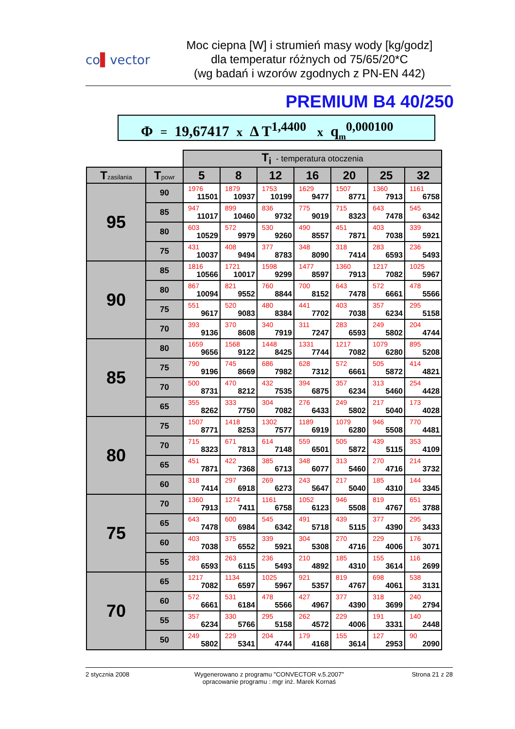co▌vector
Moc ciepna [W] i strumień masy wody [kg/godz]
dla temperatur różnych od 75/65/20*C
(wg badań i wzorów zgodnych z PN-EN 442)
PREMIUM B4 40/250
Φ = 19,67417 x Δ T<sup>1,4400</sup> x q<sub>m</sub><sup>0,000100</sup>
| | | T<sub>i</sub> - temperatura otoczenia | | | | | | |
| T zasilania | T powr | 5 | 8 | 12 | 16 | 20 | 25 | 32 |
| 95 | 90 | 1976 11501 | 1879 10937 | 1753 10199 | 1629 9477 | 1507 8771 | 1360 7913 | 1161 6758 |
| | 85 | 947 11017 | 899 10460 | 836 9732 | 775 9019 | 715 8323 | 643 7478 | 545 6342 |
| | 80 | 603 10529 | 572 9979 | 530 9260 | 490 8557 | 451 7871 | 403 7038 | 339 5921 |
| | 75 | 431 10037 | 408 9494 | 377 8783 | 348 8090 | 318 7414 | 283 6593 | 236 5493 |
| 90 | 85 | 1816 10566 | 1721 10017 | 1598 9299 | 1477 8597 | 1360 7913 | 1217 7082 | 1025 5967 |
| | 80 | 867 10094 | 821 9552 | 760 8844 | 700 8152 | 643 7478 | 572 6661 | 478 5566 |
| | 75 | 551 9617 | 520 9083 | 480 8384 | 441 7702 | 403 7038 | 357 6234 | 295 5158 |
| | 70 | 393 9136 | 370 8608 | 340 7919 | 311 7247 | 283 6593 | 249 5802 | 204 4744 |
| 85 | 80 | 1659 9656 | 1568 9122 | 1448 8425 | 1331 7744 | 1217 7082 | 1079 6280 | 895 5208 |
| | 75 | 790 9196 | 745 8669 | 686 7982 | 628 7312 | 572 6661 | 505 5872 | 414 4821 |
| | 70 | 500 8731 | 470 8212 | 432 7535 | 394 6875 | 357 6234 | 313 5460 | 254 4428 |
| | 65 | 355 8262 | 333 7750 | 304 7082 | 276 6433 | 249 5802 | 217 5040 | 173 4028 |
| 80 | 75 | 1507 8771 | 1418 8253 | 1302 7577 | 1189 6919 | 1079 6280 | 946 5508 | 770 4481 |
| | 70 | 715 8323 | 671 7813 | 614 7148 | 559 6501 | 505 5872 | 439 5115 | 353 4109 |
| | 65 | 451 7871 | 422 7368 | 385 6713 | 348 6077 | 313 5460 | 270 4716 | 214 3732 |
| | 60 | 318 7414 | 297 6918 | 269 6273 | 243 5647 | 217 5040 | 185 4310 | 144 3345 |
| 75 | 70 | 1360 7913 | 1274 7411 | 1161 6758 | 1052 6123 | 946 5508 | 819 4767 | 651 3788 |
| | 65 | 643 7478 | 600 6984 | 545 6342 | 491 5718 | 439 5115 | 377 4390 | 295 3433 |
| | 60 | 403 7038 | 375 6552 | 339 5921 | 304 5308 | 270 4716 | 229 4006 | 176 3071 |
| | 55 | 283 6593 | 263 6115 | 236 5493 | 210 4892 | 185 4310 | 155 3614 | 116 2699 |
| 70 | 65 | 1217 7082 | 1134 6597 | 1025 5967 | 921 5357 | 819 4767 | 698 4061 | 538 3131 |
| | 60 | 572 6661 | 531 6184 | 478 5566 | 427 4967 | 377 4390 | 318 3699 | 240 2794 |
| | 55 | 357 6234 | 330 5766 | 295 5158 | 262 4572 | 229 4006 | 191 3331 | 140 2448 |
| | 50 | 249 5802 | 229 5341 | 204 4744 | 179 4168 | 155 3614 | 127 2953 | 90 2090 |
2 stycznia 2008 Wygenerowano z programu "CONVECTOR v.5.2007"
opracowanie programu : mgr inż. Marek Kornaś
Strona 21 z 28